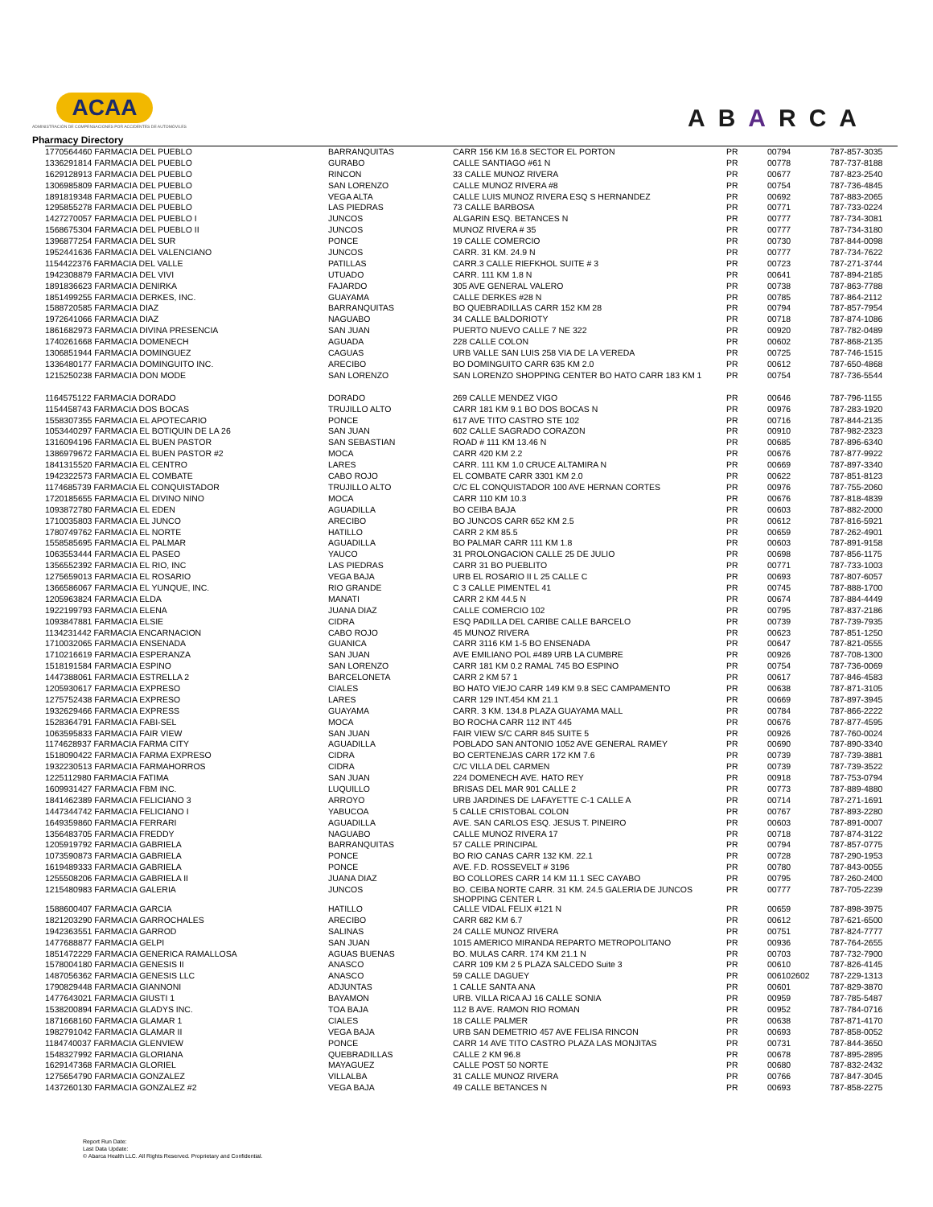ACAA
ADMINISTRACIÓN DE COMPENSACIONES POR ACCIDENTES DE AUTOMÓVILES
ABARCA
Pharmacy Directory
| 1770564460 FARMACIA DEL PUEBLO | BARRANQUITAS | CARR 156 KM 16.8 SECTOR EL PORTON | PR | 00794 | 787-857-3035 |
| 1336291814 FARMACIA DEL PUEBLO | GURABO | CALLE SANTIAGO #61 N | PR | 00778 | 787-737-8188 |
| 1629128913 FARMACIA DEL PUEBLO | RINCON | 33 CALLE MUNOZ RIVERA | PR | 00677 | 787-823-2540 |
| 1306985809 FARMACIA DEL PUEBLO | SAN LORENZO | CALLE MUNOZ RIVERA #8 | PR | 00754 | 787-736-4845 |
| 1891819348 FARMACIA DEL PUEBLO | VEGA ALTA | CALLE LUIS MUNOZ RIVERA ESQ S HERNANDEZ | PR | 00692 | 787-883-2065 |
| 1295855278 FARMACIA DEL PUEBLO | LAS PIEDRAS | 73 CALLE BARBOSA | PR | 00771 | 787-733-0224 |
| 1427270057 FARMACIA DEL PUEBLO I | JUNCOS | ALGARIN ESQ. BETANCES N | PR | 00777 | 787-734-3081 |
| 1568675304 FARMACIA DEL PUEBLO II | JUNCOS | MUNOZ RIVERA # 35 | PR | 00777 | 787-734-3180 |
| 1396877254 FARMACIA DEL SUR | PONCE | 19 CALLE COMERCIO | PR | 00730 | 787-844-0098 |
| 1952441636 FARMACIA DEL VALENCIANO | JUNCOS | CARR. 31 KM. 24.9 N | PR | 00777 | 787-734-7622 |
| 1154422376 FARMACIA DEL VALLE | PATILLAS | CARR.3 CALLE RIEFKHOL SUITE # 3 | PR | 00723 | 787-271-3744 |
| 1942308879 FARMACIA DEL VIVI | UTUADO | CARR. 111 KM 1.8 N | PR | 00641 | 787-894-2185 |
| 1891836623 FARMACIA DENIRKA | FAJARDO | 305 AVE GENERAL VALERO | PR | 00738 | 787-863-7788 |
| 1851499255 FARMACIA DERKES, INC. | GUAYAMA | CALLE DERKES #28 N | PR | 00785 | 787-864-2112 |
| 1588720585 FARMACIA DIAZ | BARRANQUITAS | BO QUEBRADILLAS CARR 152 KM 28 | PR | 00794 | 787-857-7954 |
| 1972641066 FARMACIA DIAZ | NAGUABO | 34 CALLE BALDORIOTY | PR | 00718 | 787-874-1086 |
| 1861682973 FARMACIA DIVINA PRESENCIA | SAN JUAN | PUERTO NUEVO CALLE 7 NE 322 | PR | 00920 | 787-782-0489 |
| 1740261668 FARMACIA DOMENECH | AGUADA | 228 CALLE COLON | PR | 00602 | 787-868-2135 |
| 1306851944 FARMACIA DOMINGUEZ | CAGUAS | URB VALLE SAN LUIS 258 VIA DE LA VEREDA | PR | 00725 | 787-746-1515 |
| 1336480177 FARMACIA DOMINGUITO INC. | ARECIBO | BO DOMINGUITO CARR 635 KM 2.0 | PR | 00612 | 787-650-4868 |
| 1215250238 FARMACIA DON MODE | SAN LORENZO | SAN LORENZO SHOPPING CENTER BO HATO CARR 183 KM 1 | PR | 00754 | 787-736-5544 |
| 1164575122 FARMACIA DORADO | DORADO | 269 CALLE MENDEZ VIGO | PR | 00646 | 787-796-1155 |
| 1154458743 FARMACIA DOS BOCAS | TRUJILLO ALTO | CARR 181 KM 9.1 BO DOS BOCAS N | PR | 00976 | 787-283-1920 |
| 1558307355 FARMACIA EL APOTECARIO | PONCE | 617 AVE TITO CASTRO STE 102 | PR | 00716 | 787-844-2135 |
| 1053440297 FARMACIA EL BOTIQUIN DE LA 26 | SAN JUAN | 602 CALLE SAGRADO CORAZON | PR | 00910 | 787-982-2323 |
| 1316094196 FARMACIA EL BUEN PASTOR | SAN SEBASTIAN | ROAD # 111 KM 13.46 N | PR | 00685 | 787-896-6340 |
| 1386979672 FARMACIA EL BUEN PASTOR #2 | MOCA | CARR 420 KM 2.2 | PR | 00676 | 787-877-9922 |
| 1841315520 FARMACIA EL CENTRO | LARES | CARR. 111 KM 1.0 CRUCE ALTAMIRA N | PR | 00669 | 787-897-3340 |
| 1942322573 FARMACIA EL COMBATE | CABO ROJO | EL COMBATE CARR 3301 KM 2.0 | PR | 00622 | 787-851-8123 |
| 1174685739 FARMACIA EL CONQUISTADOR | TRUJILLO ALTO | C/C EL CONQUISTADOR 100 AVE HERNAN CORTES | PR | 00976 | 787-755-2060 |
| 1720185655 FARMACIA EL DIVINO NINO | MOCA | CARR 110 KM 10.3 | PR | 00676 | 787-818-4839 |
| 1093872780 FARMACIA EL EDEN | AGUADILLA | BO CEIBA BAJA | PR | 00603 | 787-882-2000 |
| 1710035803 FARMACIA EL JUNCO | ARECIBO | BO JUNCOS CARR 652 KM 2.5 | PR | 00612 | 787-816-5921 |
| 1780749762 FARMACIA EL NORTE | HATILLO | CARR 2 KM 85.5 | PR | 00659 | 787-262-4901 |
| 1558585695 FARMACIA EL PALMAR | AGUADILLA | BO PALMAR CARR 111 KM 1.8 | PR | 00603 | 787-891-9158 |
| 1063553444 FARMACIA EL PASEO | YAUCO | 31 PROLONGACION CALLE 25 DE JULIO | PR | 00698 | 787-856-1175 |
| 1356552392 FARMACIA EL RIO, INC | LAS PIEDRAS | CARR 31 BO PUEBLITO | PR | 00771 | 787-733-1003 |
| 1275659013 FARMACIA EL ROSARIO | VEGA BAJA | URB EL ROSARIO II L 25 CALLE C | PR | 00693 | 787-807-6057 |
| 1366586067 FARMACIA EL YUNQUE, INC. | RIO GRANDE | C 3 CALLE PIMENTEL 41 | PR | 00745 | 787-888-1700 |
| 1205963824 FARMACIA ELDA | MANATI | CARR 2 KM 44.5 N | PR | 00674 | 787-884-4449 |
| 1922199793 FARMACIA ELENA | JUANA DIAZ | CALLE COMERCIO 102 | PR | 00795 | 787-837-2186 |
| 1093847881 FARMACIA ELSIE | CIDRA | ESQ PADILLA DEL CARIBE CALLE BARCELO | PR | 00739 | 787-739-7935 |
| 1134231442 FARMACIA ENCARNACION | CABO ROJO | 45 MUNOZ RIVERA | PR | 00623 | 787-851-1250 |
| 1710032065 FARMACIA ENSENADA | GUANICA | CARR 3116 KM 1-5 BO ENSENADA | PR | 00647 | 787-821-0555 |
| 1710216619 FARMACIA ESPERANZA | SAN JUAN | AVE EMILIANO POL #489 URB LA CUMBRE | PR | 00926 | 787-708-1300 |
| 1518191584 FARMACIA ESPINO | SAN LORENZO | CARR 181 KM 0.2 RAMAL 745 BO ESPINO | PR | 00754 | 787-736-0069 |
| 1447388061 FARMACIA ESTRELLA 2 | BARCELONETA | CARR 2 KM 57 1 | PR | 00617 | 787-846-4583 |
| 1205930617 FARMACIA EXPRESO | CIALES | BO HATO VIEJO CARR 149 KM 9.8 SEC CAMPAMENTO | PR | 00638 | 787-871-3105 |
| 1275752438 FARMACIA EXPRESO | LARES | CARR 129 INT.454 KM 21.1 | PR | 00669 | 787-897-3945 |
| 1932629466 FARMACIA EXPRESS | GUAYAMA | CARR. 3 KM. 134.8 PLAZA GUAYAMA MALL | PR | 00784 | 787-866-2222 |
| 1528364791 FARMACIA FABI-SEL | MOCA | BO ROCHA CARR 112 INT 445 | PR | 00676 | 787-877-4595 |
| 1063595833 FARMACIA FAIR VIEW | SAN JUAN | FAIR VIEW S/C CARR 845 SUITE 5 | PR | 00926 | 787-760-0024 |
| 1174628937 FARMACIA FARMA CITY | AGUADILLA | POBLADO SAN ANTONIO 1052 AVE GENERAL RAMEY | PR | 00690 | 787-890-3340 |
| 1518090422 FARMACIA FARMA EXPRESO | CIDRA | BO CERTENEJAS CARR 172 KM 7.6 | PR | 00739 | 787-739-3881 |
| 1932230513 FARMACIA FARMAHORROS | CIDRA | C/C VILLA DEL CARMEN | PR | 00739 | 787-739-3522 |
| 1225112980 FARMACIA FATIMA | SAN JUAN | 224 DOMENECH AVE. HATO REY | PR | 00918 | 787-753-0794 |
| 1609931427 FARMACIA FBM INC. | LUQUILLO | BRISAS DEL MAR 901 CALLE 2 | PR | 00773 | 787-889-4880 |
| 1841462389 FARMACIA FELICIANO 3 | ARROYO | URB JARDINES DE LAFAYETTE C-1 CALLE A | PR | 00714 | 787-271-1691 |
| 1447344742 FARMACIA FELICIANO I | YABUCOA | 5 CALLE CRISTOBAL COLON | PR | 00767 | 787-893-2280 |
| 1649359860 FARMACIA FERRARI | AGUADILLA | AVE. SAN CARLOS ESQ. JESUS T. PINEIRO | PR | 00603 | 787-891-0007 |
| 1356483705 FARMACIA FREDDY | NAGUABO | CALLE MUNOZ RIVERA 17 | PR | 00718 | 787-874-3122 |
| 1205919792 FARMACIA GABRIELA | BARRANQUITAS | 57 CALLE PRINCIPAL | PR | 00794 | 787-857-0775 |
| 1073590873 FARMACIA GABRIELA | PONCE | BO RIO CANAS CARR 132 KM. 22.1 | PR | 00728 | 787-290-1953 |
| 1619489333 FARMACIA GABRIELA | PONCE | AVE. F.D. ROSSEVELT # 3196 | PR | 00780 | 787-843-0055 |
| 1255508206 FARMACIA GABRIELA II | JUANA DIAZ | BO COLLORES CARR 14 KM 11.1 SEC CAYABO | PR | 00795 | 787-260-2400 |
| 1215480983 FARMACIA GALERIA | JUNCOS | BO. CEIBA NORTE CARR. 31 KM. 24.5 GALERIA DE JUNCOS SHOPPING CENTER L | PR | 00777 | 787-705-2239 |
| 1588600407 FARMACIA GARCIA | HATILLO | CALLE VIDAL FELIX #121 N | PR | 00659 | 787-898-3975 |
| 1821203290 FARMACIA GARROCHALES | ARECIBO | CARR 682 KM 6.7 | PR | 00612 | 787-621-6500 |
| 1942363551 FARMACIA GARROD | SALINAS | 24 CALLE MUNOZ RIVERA | PR | 00751 | 787-824-7777 |
| 1477688877 FARMACIA GELPI | SAN JUAN | 1015 AMERICO MIRANDA REPARTO METROPOLITANO | PR | 00936 | 787-764-2655 |
| 1851472229 FARMACIA GENERICA RAMALLOSA | AGUAS BUENAS | BO. MULAS CARR. 174 KM 21.1 N | PR | 00703 | 787-732-7900 |
| 1578004180 FARMACIA GENESIS II | ANASCO | CARR 109 KM 2 5 PLAZA SALCEDO Suite 3 | PR | 00610 | 787-826-4145 |
| 1487056362 FARMACIA GENESIS LLC | ANASCO | 59 CALLE DAGUEY | PR | 006102602 | 787-229-1313 |
| 1790829448 FARMACIA GIANNONI | ADJUNTAS | 1 CALLE SANTA ANA | PR | 00601 | 787-829-3870 |
| 1477643021 FARMACIA GIUSTI 1 | BAYAMON | URB. VILLA RICA AJ 16 CALLE SONIA | PR | 00959 | 787-785-5487 |
| 1538200894 FARMACIA GLADYS INC. | TOA BAJA | 112 B AVE. RAMON RIO ROMAN | PR | 00952 | 787-784-0716 |
| 1871668160 FARMACIA GLAMAR 1 | CIALES | 18 CALLE PALMER | PR | 00638 | 787-871-4170 |
| 1982791042 FARMACIA GLAMAR II | VEGA BAJA | URB SAN DEMETRIO 457 AVE FELISA RINCON | PR | 00693 | 787-858-0052 |
| 1184740037 FARMACIA GLENVIEW | PONCE | CARR 14 AVE TITO CASTRO PLAZA LAS MONJITAS | PR | 00731 | 787-844-3650 |
| 1548327992 FARMACIA GLORIANA | QUEBRADILLAS | CALLE 2 KM 96.8 | PR | 00678 | 787-895-2895 |
| 1629147368 FARMACIA GLORIEL | MAYAGUEZ | CALLE POST 50 NORTE | PR | 00680 | 787-832-2432 |
| 1275654790 FARMACIA GONZALEZ | VILLALBA | 31 CALLE MUNOZ RIVERA | PR | 00766 | 787-847-3045 |
| 1437260130 FARMACIA GONZALEZ #2 | VEGA BAJA | 49 CALLE BETANCES N | PR | 00693 | 787-858-2275 |
Report Run Date:
Last Data Update:
© Abarca Health LLC. All Rights Reserved. Proprietary and Confidential.